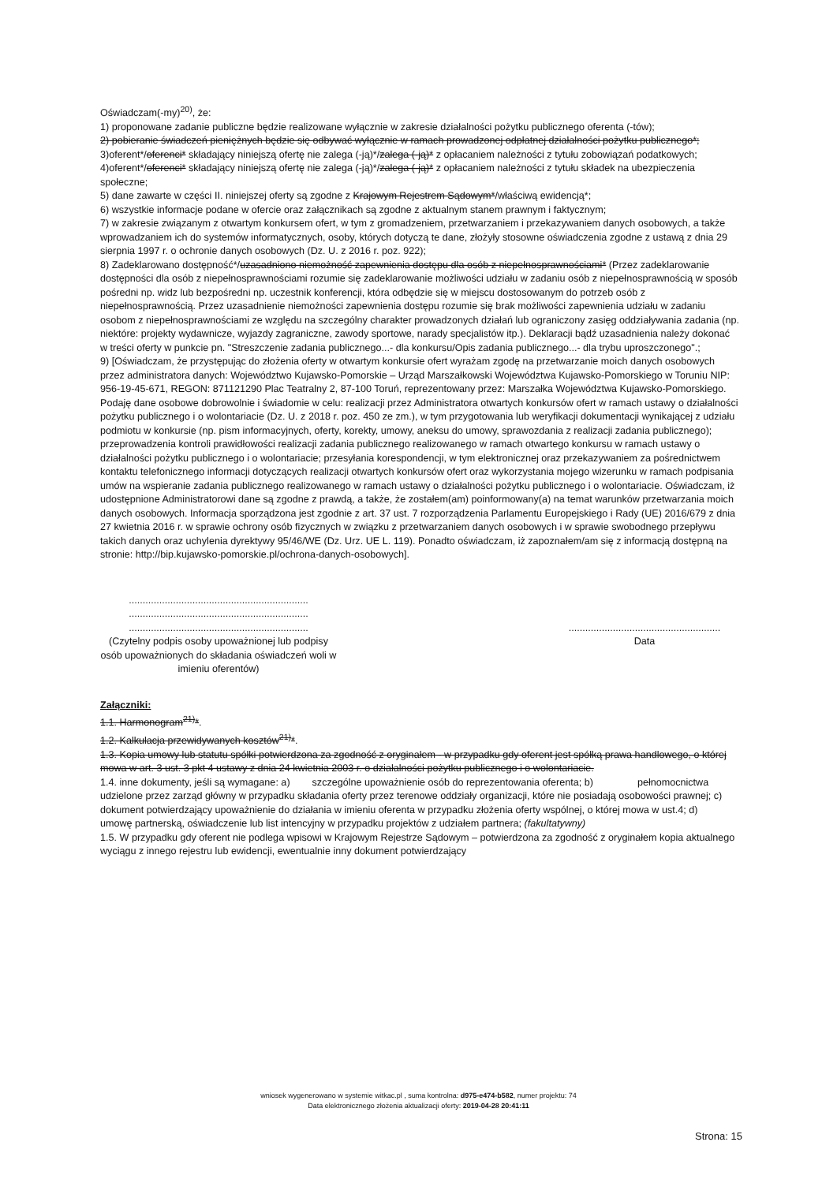Oświadczam(-my)<sup>20)</sup>, że:
1) proponowane zadanie publiczne będzie realizowane wyłącznie w zakresie działalności pożytku publicznego oferenta (-tów);
2) pobieranie świadczeń pieniężnych będzie się odbywać wyłącznie w ramach prowadzonej odpłatnej działalności pożytku publicznego*;
3)oferent*/oferenci* składający niniejszą ofertę nie zalega (-ją)*/zalega (-ją)* z opłacaniem należności z tytułu zobowiązań podatkowych;
4)oferent*/oferenci* składający niniejszą ofertę nie zalega (-ją)*/zalega (-ją)* z opłacaniem należności z tytułu składek na ubezpieczenia społeczne;
5) dane zawarte w części II. niniejszej oferty są zgodne z Krajowym Rejestrem Sądowym*/właściwą ewidencją*;
6) wszystkie informacje podane w ofercie oraz załącznikach są zgodne z aktualnym stanem prawnym i faktycznym;
7) w zakresie związanym z otwartym konkursem ofert, w tym z gromadzeniem, przetwarzaniem i przekazywaniem danych osobowych, a także wprowadzaniem ich do systemów informatycznych, osoby, których dotyczą te dane, złożyły stosowne oświadczenia zgodne z ustawą z dnia 29 sierpnia 1997 r. o ochronie danych osobowych (Dz. U. z 2016 r. poz. 922);
8) Zadeklarowano dostępność*/uzasadniono niemożność zapewnienia dostępu dla osób z niepełnosprawnościami* (Przez zadeklarowanie dostępności dla osób z niepełnosprawnościami rozumie się zadeklarowanie możliwości udziału w zadaniu osób z niepełnosprawnością w sposób pośredni np. widz lub bezpośredni np. uczestnik konferencji, która odbędzie się w miejscu dostosowanym do potrzeb osób z niepełnosprawnością. Przez uzasadnienie niemożności zapewnienia dostępu rozumie się brak możliwości zapewnienia udziału w zadaniu osobom z niepełnosprawnościami ze względu na szczególny charakter prowadzonych działań lub ograniczony zasięg oddziaływania zadania (np. niektóre: projekty wydawnicze, wyjazdy zagraniczne, zawody sportowe, narady specjalistów itp.). Deklaracji bądź uzasadnienia należy dokonać w treści oferty w punkcie pn. "Streszczenie zadania publicznego...- dla konkursu/Opis zadania publicznego...- dla trybu uproszczonego".;
9) [Oświadczam, że przystępując do złożenia oferty w otwartym konkursie ofert wyrażam zgodę na przetwarzanie moich danych osobowych przez administratora danych: Województwo Kujawsko-Pomorskie – Urząd Marszałkowski Województwa Kujawsko-Pomorskiego w Toruniu NIP: 956-19-45-671, REGON: 871121290 Plac Teatralny 2, 87-100 Toruń, reprezentowany przez: Marszałka Województwa Kujawsko-Pomorskiego. Podaję dane osobowe dobrowolnie i świadomie w celu: realizacji przez Administratora otwartych konkursów ofert w ramach ustawy o działalności pożytku publicznego i o wolontariacie (Dz. U. z 2018 r. poz. 450 ze zm.), w tym przygotowania lub weryfikacji dokumentacji wynikającej z udziału podmiotu w konkursie (np. pism informacyjnych, oferty, korekty, umowy, aneksu do umowy, sprawozdania z realizacji zadania publicznego); przeprowadzenia kontroli prawidłowości realizacji zadania publicznego realizowanego w ramach otwartego konkursu w ramach ustawy o działalności pożytku publicznego i o wolontariacie; przesyłania korespondencji, w tym elektronicznej oraz przekazywaniem za pośrednictwem kontaktu telefonicznego informacji dotyczących realizacji otwartych konkursów ofert oraz wykorzystania mojego wizerunku w ramach podpisania umów na wspieranie zadania publicznego realizowanego w ramach ustawy o działalności pożytku publicznego i o wolontariacie. Oświadczam, iż udostępnione Administratorowi dane są zgodne z prawdą, a także, że zostałem(am) poinformowany(a) na temat warunków przetwarzania moich danych osobowych. Informacja sporządzona jest zgodnie z art. 37 ust. 7 rozporządzenia Parlamentu Europejskiego i Rady (UE) 2016/679 z dnia 27 kwietnia 2016 r. w sprawie ochrony osób fizycznych w związku z przetwarzaniem danych osobowych i w sprawie swobodnego przepływu takich danych oraz uchylenia dyrektywy 95/46/WE (Dz. Urz. UE L. 119). Ponadto oświadczam, iż zapoznałem/am się z informacją dostępną na stronie: http://bip.kujawsko-pomorskie.pl/ochrona-danych-osobowych].
.................................................................
.................................................................
.................................................................
(Czytelny podpis osoby upoważnionej lub podpisy osób upoważnionych do składania oświadczeń woli w imieniu oferentów)
.......................................................
Data
Załączniki:
1.1. Harmonogram<sup>21)</sup>*.
1.2. Kalkulacja przewidywanych kosztów<sup>21)</sup>*.
1.3. Kopia umowy lub statutu spółki potwierdzona za zgodność z oryginałem - w przypadku gdy oferent jest spółką prawa handlowego, o której mowa w art. 3 ust. 3 pkt 4 ustawy z dnia 24 kwietnia 2003 r. o działalności pożytku publicznego i o wolontariacie.
1.4. inne dokumenty, jeśli są wymagane: a) szczególne upoważnienie osób do reprezentowania oferenta; b) pełnomocnictwa udzielone przez zarząd główny w przypadku składania oferty przez terenowe oddziały organizacji, które nie posiadają osobowości prawnej; c) dokument potwierdzający upoważnienie do działania w imieniu oferenta w przypadku złożenia oferty wspólnej, o której mowa w ust.4; d) umowę partnerską, oświadczenie lub list intencyjny w przypadku projektów z udziałem partnera; (fakultatywny)
1.5. W przypadku gdy oferent nie podlega wpisowi w Krajowym Rejestrze Sądowym – potwierdzona za zgodność z oryginałem kopia aktualnego wyciągu z innego rejestru lub ewidencji, ewentualnie inny dokument potwierdzający
wniosek wygenerowano w systemie witkac.pl , suma kontrolna: d975-e474-b582, numer projektu: 74
Data elektronicznego złożenia aktualizacji oferty: 2019-04-28 20:41:11
Strona: 15